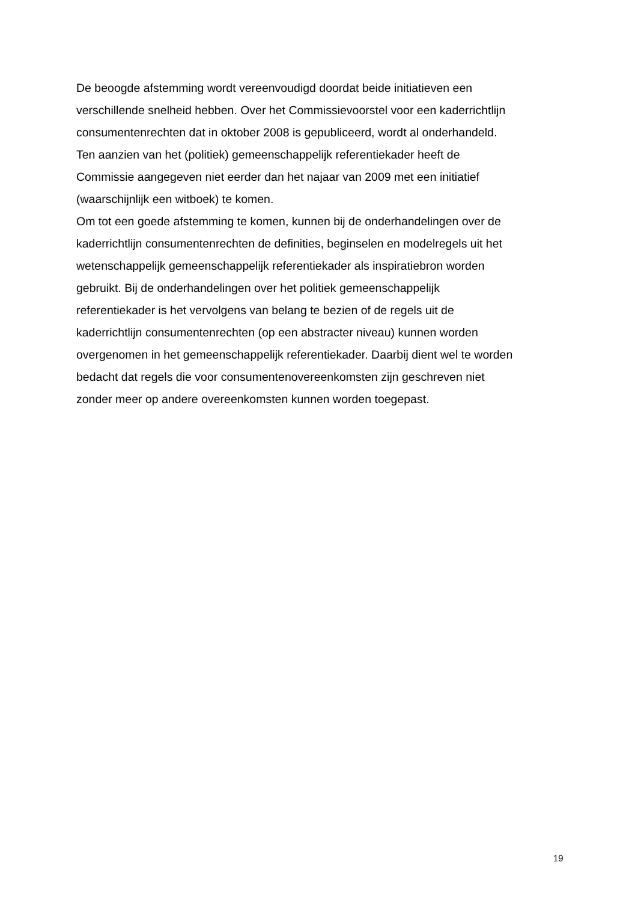De beoogde afstemming wordt vereenvoudigd doordat beide initiatieven een
verschillende snelheid hebben. Over het Commissievoorstel voor een kaderrichtlijn
consumentenrechten dat in oktober 2008 is gepubliceerd, wordt al onderhandeld.
Ten aanzien van het (politiek) gemeenschappelijk referentiekader heeft de
Commissie aangegeven niet eerder dan het najaar van 2009 met een initiatief
(waarschijnlijk een witboek) te komen.
Om tot een goede afstemming te komen, kunnen bij de onderhandelingen over de
kaderrichtlijn consumentenrechten de definities, beginselen en modelregels uit het
wetenschappelijk gemeenschappelijk referentiekader als inspiratiebron worden
gebruikt. Bij de onderhandelingen over het politiek gemeenschappelijk
referentiekader is het vervolgens van belang te bezien of de regels uit de
kaderrichtlijn consumentenrechten (op een abstracter niveau) kunnen worden
overgenomen in het gemeenschappelijk referentiekader. Daarbij dient wel te worden
bedacht dat regels die voor consumentenovereenkomsten zijn geschreven niet
zonder meer op andere overeenkomsten kunnen worden toegepast.
19